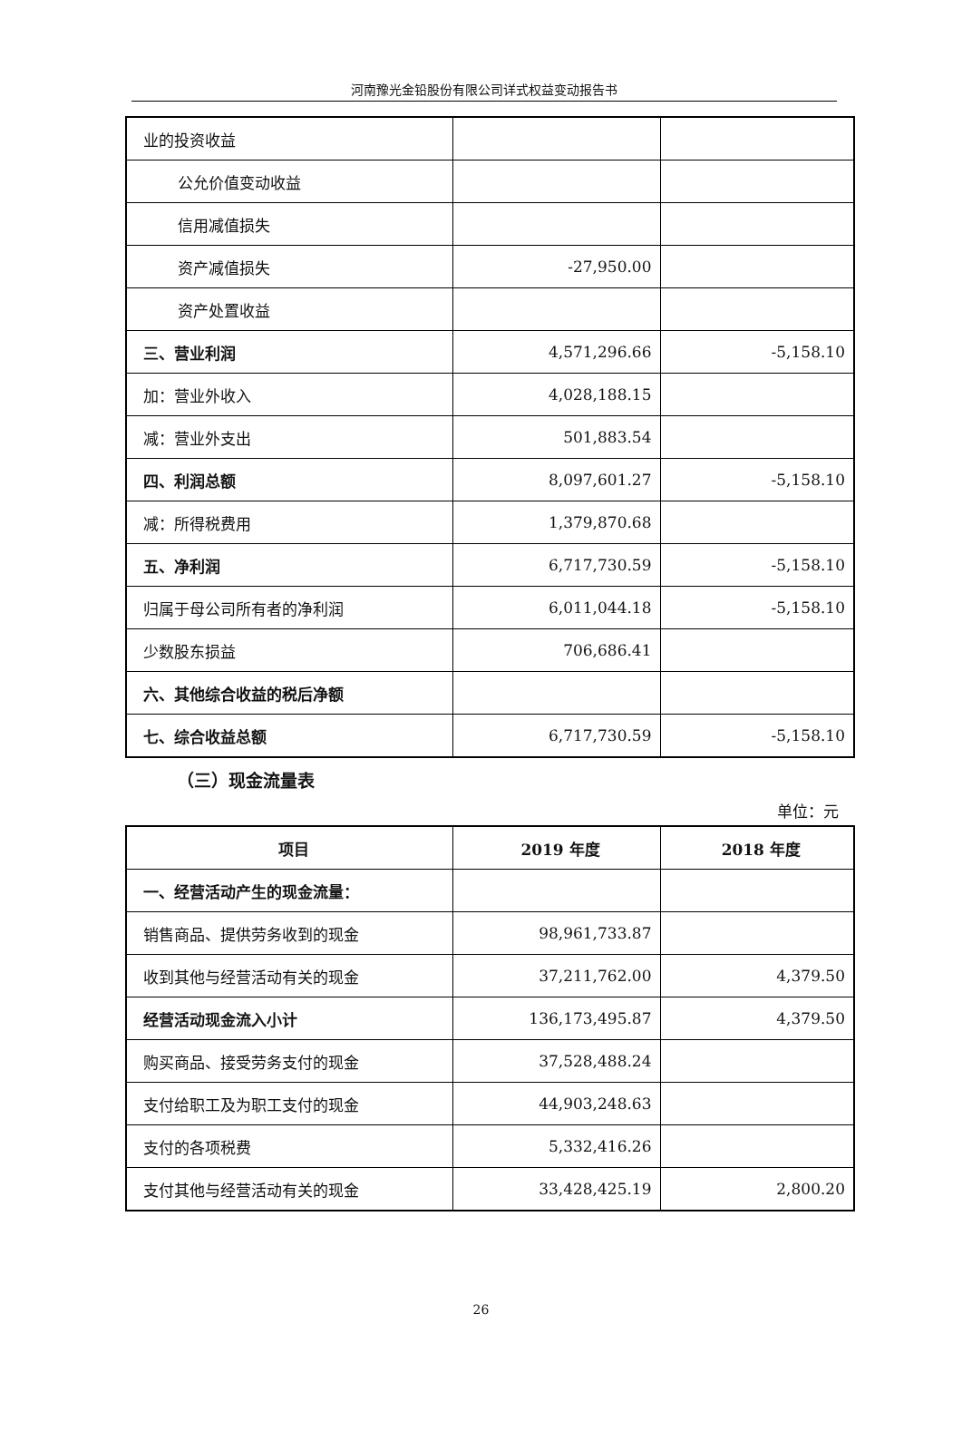河南豫光金铅股份有限公司详式权益变动报告书
| 业的投资收益 | | |
| 公允价值变动收益 | | |
| 信用减值损失 | | |
| 资产减值损失 | -27,950.00 | |
| 资产处置收益 | | |
| 三、营业利润 | 4,571,296.66 | -5,158.10 |
| 加：营业外收入 | 4,028,188.15 | |
| 减：营业外支出 | 501,883.54 | |
| 四、利润总额 | 8,097,601.27 | -5,158.10 |
| 减：所得税费用 | 1,379,870.68 | |
| 五、净利润 | 6,717,730.59 | -5,158.10 |
| 归属于母公司所有者的净利润 | 6,011,044.18 | -5,158.10 |
| 少数股东损益 | 706,686.41 | |
| 六、其他综合收益的税后净额 | | |
| 七、综合收益总额 | 6,717,730.59 | -5,158.10 |
（三）现金流量表
单位：元
| 项目 | 2019 年度 | 2018 年度 |
| --- | --- | --- |
| 一、经营活动产生的现金流量： | | |
| 销售商品、提供劳务收到的现金 | 98,961,733.87 | |
| 收到其他与经营活动有关的现金 | 37,211,762.00 | 4,379.50 |
| 经营活动现金流入小计 | 136,173,495.87 | 4,379.50 |
| 购买商品、接受劳务支付的现金 | 37,528,488.24 | |
| 支付给职工及为职工支付的现金 | 44,903,248.63 | |
| 支付的各项税费 | 5,332,416.26 | |
| 支付其他与经营活动有关的现金 | 33,428,425.19 | 2,800.20 |
26